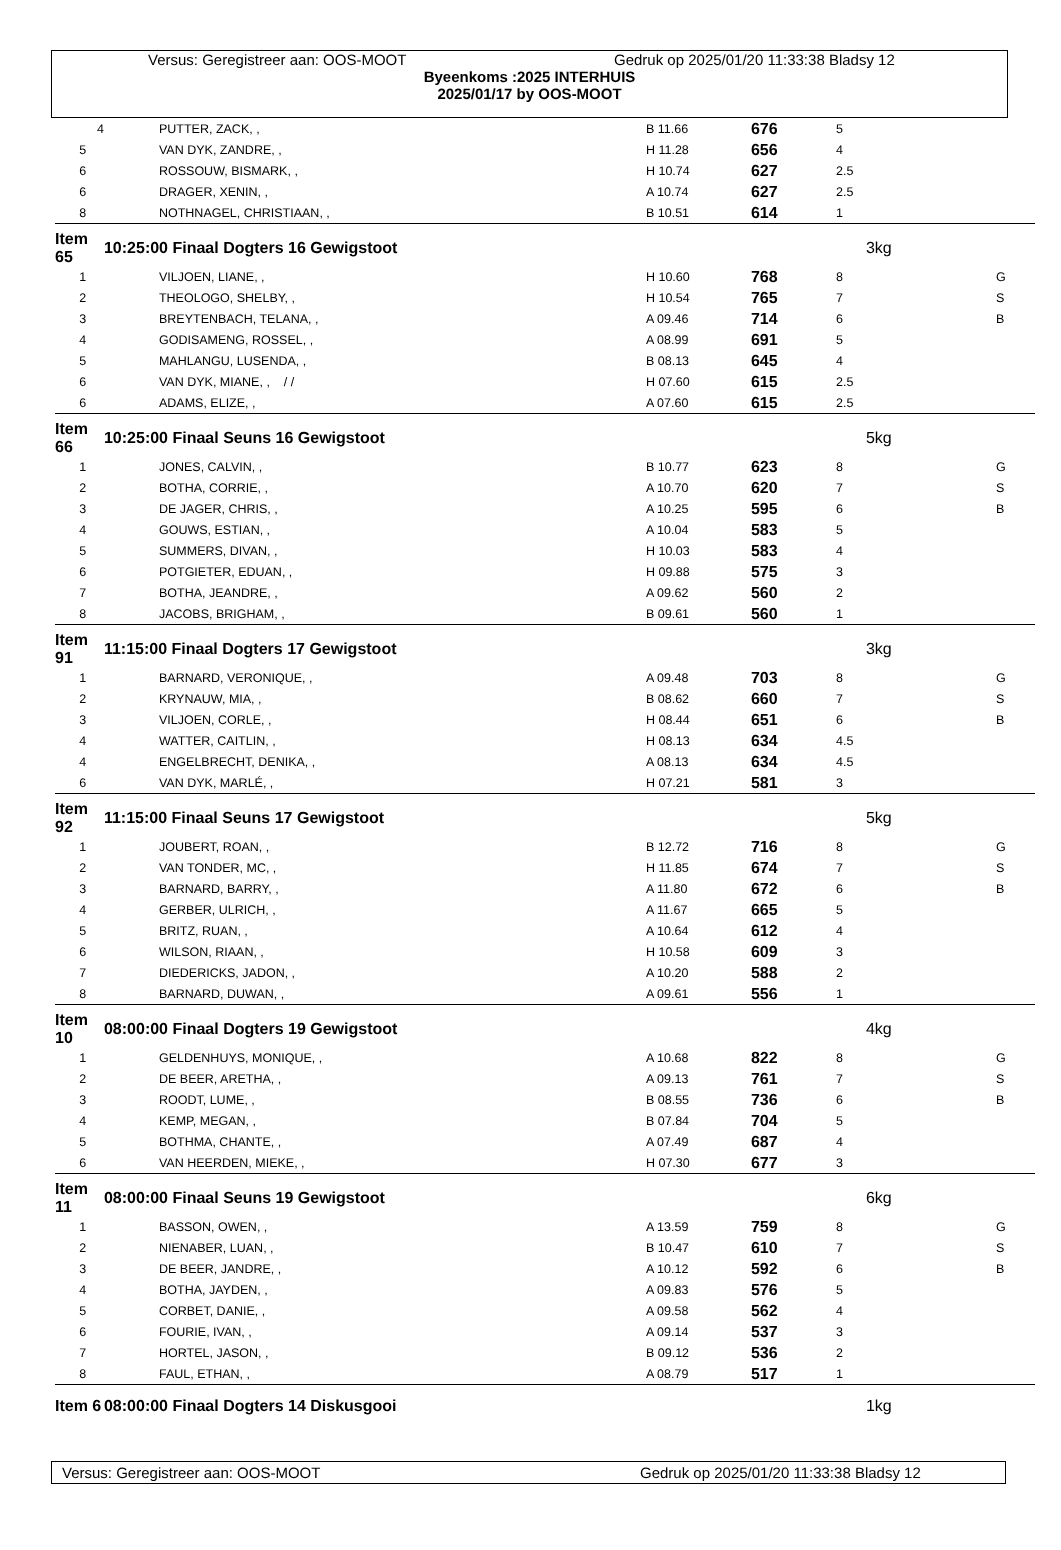Versus: Geregistreer aan: OOS-MOOT Gedruk op 2025/01/20 11:33:38 Bladsy 12
Byeenkoms :2025 INTERHUIS
2025/01/17 by OOS-MOOT
| 4 | PUTTER, ZACK, , | B 11.66 | 676 | 5 | |
| 5 | VAN DYK, ZANDRE, , | H 11.28 | 656 | 4 | |
| 6 | ROSSOUW, BISMARK, , | H 10.74 | 627 | 2.5 | |
| 6 | DRAGER, XENIN, , | A 10.74 | 627 | 2.5 | |
| 8 | NOTHNAGEL, CHRISTIAAN, , | B 10.51 | 614 | 1 | |
| Item 65 | 10:25:00 Finaal Dogters 16 Gewigstoot | | | 3kg | |
| 1 | VILJOEN, LIANE, , | H 10.60 | 768 | 8 | G |
| 2 | THEOLOGO, SHELBY, , | H 10.54 | 765 | 7 | S |
| 3 | BREYTENBACH, TELANA, , | A 09.46 | 714 | 6 | B |
| 4 | GODISAMENG, ROSSEL, , | A 08.99 | 691 | 5 | |
| 5 | MAHLANGU, LUSENDA, , | B 08.13 | 645 | 4 | |
| 6 | VAN DYK, MIANE, , / / | H 07.60 | 615 | 2.5 | |
| 6 | ADAMS, ELIZE, , | A 07.60 | 615 | 2.5 | |
| Item 66 | 10:25:00 Finaal Seuns 16 Gewigstoot | | | 5kg | |
| 1 | JONES, CALVIN, , | B 10.77 | 623 | 8 | G |
| 2 | BOTHA, CORRIE, , | A 10.70 | 620 | 7 | S |
| 3 | DE JAGER, CHRIS, , | A 10.25 | 595 | 6 | B |
| 4 | GOUWS, ESTIAN, , | A 10.04 | 583 | 5 | |
| 5 | SUMMERS, DIVAN, , | H 10.03 | 583 | 4 | |
| 6 | POTGIETER, EDUAN, , | H 09.88 | 575 | 3 | |
| 7 | BOTHA, JEANDRE, , | A 09.62 | 560 | 2 | |
| 8 | JACOBS, BRIGHAM, , | B 09.61 | 560 | 1 | |
| Item 91 | 11:15:00 Finaal Dogters 17 Gewigstoot | | | 3kg | |
| 1 | BARNARD, VERONIQUE, , | A 09.48 | 703 | 8 | G |
| 2 | KRYNAUW, MIA, , | B 08.62 | 660 | 7 | S |
| 3 | VILJOEN, CORLE, , | H 08.44 | 651 | 6 | B |
| 4 | WATTER, CAITLIN, , | H 08.13 | 634 | 4.5 | |
| 4 | ENGELBRECHT, DENIKA, , | A 08.13 | 634 | 4.5 | |
| 6 | VAN DYK, MARLÉ, , | H 07.21 | 581 | 3 | |
| Item 92 | 11:15:00 Finaal Seuns 17 Gewigstoot | | | 5kg | |
| 1 | JOUBERT, ROAN, , | B 12.72 | 716 | 8 | G |
| 2 | VAN TONDER, MC, , | H 11.85 | 674 | 7 | S |
| 3 | BARNARD, BARRY, , | A 11.80 | 672 | 6 | B |
| 4 | GERBER, ULRICH, , | A 11.67 | 665 | 5 | |
| 5 | BRITZ, RUAN, , | A 10.64 | 612 | 4 | |
| 6 | WILSON, RIAAN, , | H 10.58 | 609 | 3 | |
| 7 | DIEDERICKS, JADON, , | A 10.20 | 588 | 2 | |
| 8 | BARNARD, DUWAN, , | A 09.61 | 556 | 1 | |
| Item 10 | 08:00:00 Finaal Dogters 19 Gewigstoot | | | 4kg | |
| 1 | GELDENHUYS, MONIQUE, , | A 10.68 | 822 | 8 | G |
| 2 | DE BEER, ARETHA, , | A 09.13 | 761 | 7 | S |
| 3 | ROODT, LUME, , | B 08.55 | 736 | 6 | B |
| 4 | KEMP, MEGAN, , | B 07.84 | 704 | 5 | |
| 5 | BOTHMA, CHANTE, , | A 07.49 | 687 | 4 | |
| 6 | VAN HEERDEN, MIEKE, , | H 07.30 | 677 | 3 | |
| Item 11 | 08:00:00 Finaal Seuns 19 Gewigstoot | | | 6kg | |
| 1 | BASSON, OWEN, , | A 13.59 | 759 | 8 | G |
| 2 | NIENABER, LUAN, , | B 10.47 | 610 | 7 | S |
| 3 | DE BEER, JANDRE, , | A 10.12 | 592 | 6 | B |
| 4 | BOTHA, JAYDEN, , | A 09.83 | 576 | 5 | |
| 5 | CORBET, DANIE, , | A 09.58 | 562 | 4 | |
| 6 | FOURIE, IVAN, , | A 09.14 | 537 | 3 | |
| 7 | HORTEL, JASON, , | B 09.12 | 536 | 2 | |
| 8 | FAUL, ETHAN, , | A 08.79 | 517 | 1 | |
| Item 6 | 08:00:00 Finaal Dogters 14 Diskusgooi | | | 1kg | |
Versus: Geregistreer aan: OOS-MOOT Gedruk op 2025/01/20 11:33:38 Bladsy 12